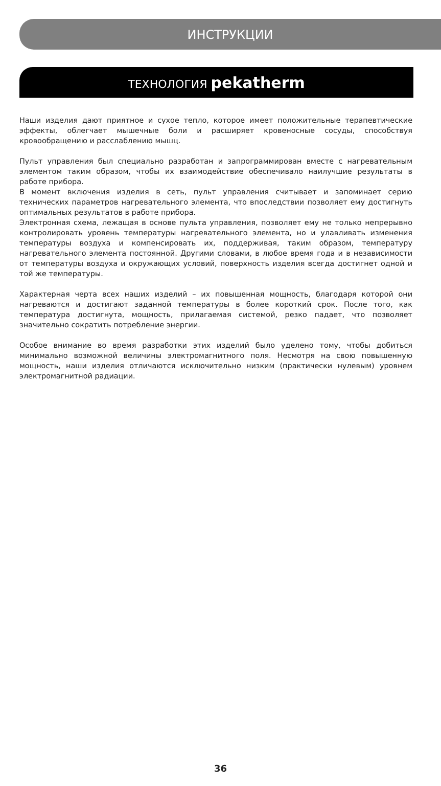ИНСТРУКЦИИ
ТЕХНОЛОГИЯ pekatherm
Наши изделия дают приятное и сухое тепло, которое имеет положительные терапевтические эффекты, облегчает мышечные боли и расширяет кровеносные сосуды, способствуя кровообращению и расслаблению мышц.
Пульт управления был специально разработан и запрограммирован вместе с нагревательным элементом таким образом, чтобы их взаимодействие обеспечивало наилучшие результаты в работе прибора.
В момент включения изделия в сеть, пульт управления считывает и запоминает серию технических параметров нагревательного элемента, что впоследствии позволяет ему достигнуть оптимальных результатов в работе прибора.
Электронная схема, лежащая в основе пульта управления, позволяет ему не только непрерывно контролировать уровень температуры нагревательного элемента, но и улавливать изменения температуры воздуха и компенсировать их, поддерживая, таким образом, температуру нагревательного элемента постоянной. Другими словами, в любое время года и в независимости от температуры воздуха и окружающих условий, поверхность изделия всегда достигнет одной и той же температуры.
Характерная черта всех наших изделий – их повышенная мощность, благодаря которой они нагреваются и достигают заданной температуры в более короткий срок. После того, как температура достигнута, мощность, прилагаемая системой, резко падает, что позволяет значительно сократить потребление энергии.
Особое внимание во время разработки этих изделий было уделено тому, чтобы добиться минимально возможной величины электромагнитного поля. Несмотря на свою повышенную мощность, наши изделия отличаются исключительно низким (практически нулевым) уровнем электромагнитной радиации.
36